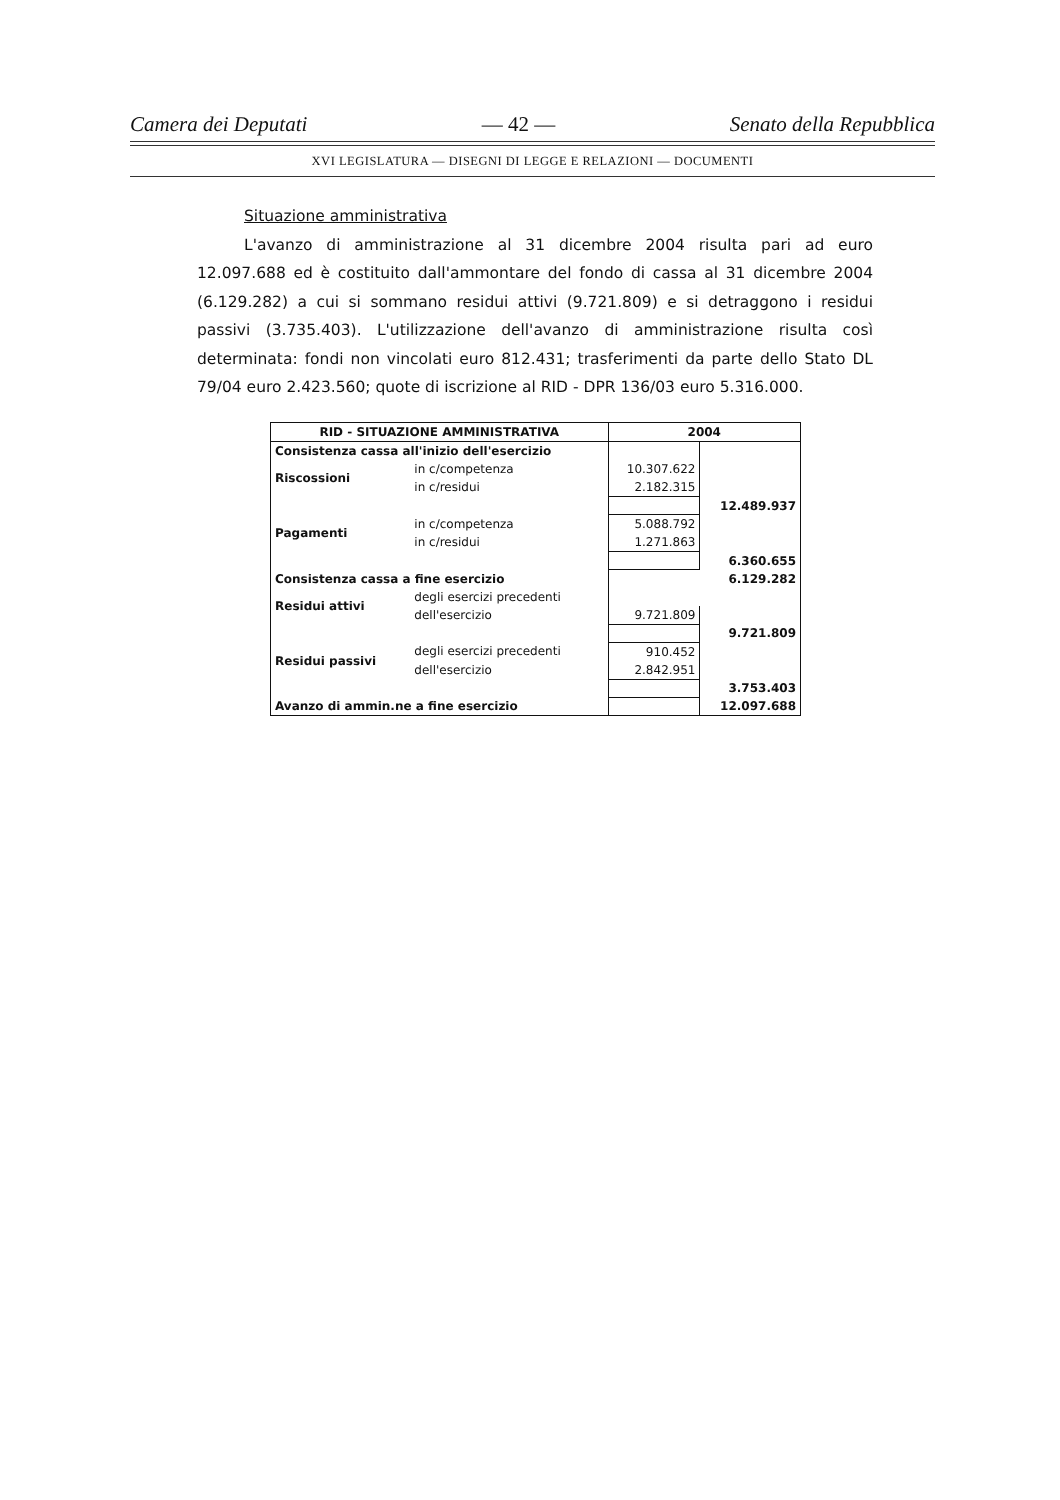Camera dei Deputati — 42 — Senato della Repubblica
XVI LEGISLATURA — DISEGNI DI LEGGE E RELAZIONI — DOCUMENTI
Situazione amministrativa
L'avanzo di amministrazione al 31 dicembre 2004 risulta pari ad euro 12.097.688 ed è costituito dall'ammontare del fondo di cassa al 31 dicembre 2004 (6.129.282) a cui si sommano residui attivi (9.721.809) e si detraggono i residui passivi (3.735.403). L'utilizzazione dell'avanzo di amministrazione risulta così determinata: fondi non vincolati euro 812.431; trasferimenti da parte dello Stato DL 79/04 euro 2.423.560; quote di iscrizione al RID - DPR 136/03 euro 5.316.000.
| RID - SITUAZIONE AMMINISTRATIVA | | 2004 | |
| --- | --- | --- | --- |
| Consistenza cassa all'inizio dell'esercizio | | | |
| Riscossioni | in c/competenza | 10.307.622 | |
| | in c/residui | 2.182.315 | |
| | | | 12.489.937 |
| Pagamenti | in c/competenza | 5.088.792 | |
| | in c/residui | 1.271.863 | |
| | | | 6.360.655 |
| Consistenza cassa a fine esercizio | | | 6.129.282 |
| Residui attivi | degli esercizi precedenti | | |
| | dell'esercizio | 9.721.809 | |
| | | | 9.721.809 |
| Residui passivi | degli esercizi precedenti | 910.452 | |
| | dell'esercizio | 2.842.951 | |
| | | | 3.753.403 |
| Avanzo di ammin.ne a fine esercizio | | | 12.097.688 |